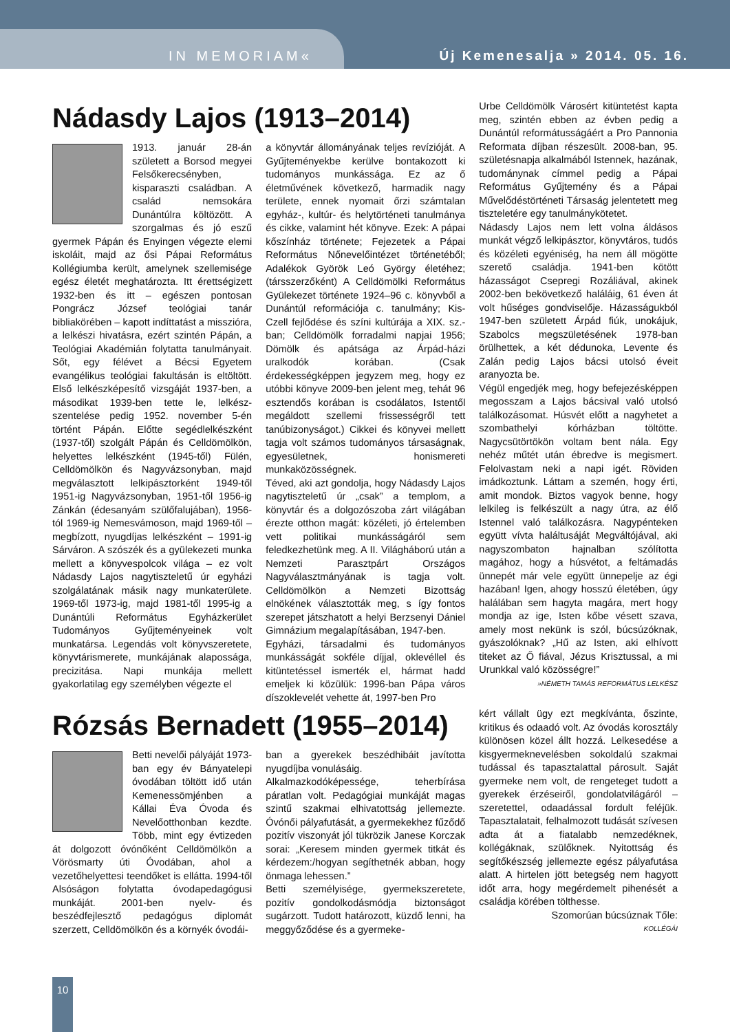IN MEMORIAM« Új Kemenesalja » 2014. 05. 16.
Nádasdy Lajos (1913–2014)
1913. január 28-án született a Borsod megyei Felsőkerecsényben, kisparaszti családban. A család nemsokára Dunántúlra költözött. A szorgalmas és jó eszű gyermek Pápán és Enyingen végezte elemi iskoláit, majd az ősi Pápai Református Kollégiumba került, amelynek szellemisége egész életét meghatározta. Itt érettségizett 1932-ben és itt – egészen pontosan Pongrácz József teológiai tanár bibliakörében – kapott indíttatást a misszióra, a lelkészi hivatásra, ezért szintén Pápán, a Teológiai Akadémián folytatta tanulmányait. Sőt, egy félévet a Bécsi Egyetem evangélikus teológiai fakultásán is eltöltött. Első lelkészképesítő vizsgáját 1937-ben, a másodikat 1939-ben tette le, lelkész-szentelése pedig 1952. november 5-én történt Pápán. Előtte segédlelkészként (1937-től) szolgált Pápán és Celldömölkön, helyettes lelkészként (1945-től) Fülén, Celldömölkön és Nagyvázsonyban, majd megválasztott lelkipásztorként 1949-től 1951-ig Nagyvázsonyban, 1951-től 1956-ig Zánkán (édesanyám szülőfalujában), 1956-tól 1969-ig Nemesvámoson, majd 1969-től – megbízott, nyugdíjas lelkészként – 1991-ig Sárváron. A szószék és a gyülekezeti munka mellett a könyvespolcok világa – ez volt Nádasdy Lajos nagytiszteletű úr egyházi szolgálatának másik nagy munkaterülete. 1969-től 1973-ig, majd 1981-től 1995-ig a Dunántúli Református Egyházkerület Tudományos Gyűjteményeinek volt munkatársa. Legendás volt könyvszeretete, könyvtárismerete, munkájának alapossága, precizitása. Napi munkája mellett gyakorlatilag egy személyben végezte el
a könyvtár állományának teljes revízióját. A Gyűjteményekbe kerülve bontakozott ki tudományos munkássága. Ez az ő életművének következő, harmadik nagy területe, ennek nyomait őrzi számtalan egyház-, kultúr- és helytörténeti tanulmánya és cikke, valamint hét könyve. Ezek: A pápai kőszínház története; Fejezetek a Pápai Református Nőnevelőintézet történetéből; Adalékok Györök Leó György életéhez; (társszerzőként) A Celldömölki Református Gyülekezet története 1924–96 c. könyvből a Dunántúl reformációja c. tanulmány; Kis-Czell fejlődése és színi kultúrája a XIX. sz.-ban; Celldömölk forradalmi napjai 1956; Dömölk és apátsága az Árpád-házi uralkodók korában. (Csak érdekességképpen jegyzem meg, hogy ez utóbbi könyve 2009-ben jelent meg, tehát 96 esztendős korában is csodálatos, Istentől megáldott szellemi frissességről tett tanúbizonyságot.) Cikkei és könyvei mellett tagja volt számos tudományos társaságnak, egyesületnek, honismereti munkaközösségnek.
Téved, aki azt gondolja, hogy Nádasdy Lajos nagytiszteletű úr „csak” a templom, a könyvtár és a dolgozószoba zárt világában érezte otthon magát: közéleti, jó értelemben vett politikai munkásságáról sem feledkezhetünk meg. A II. Világháború után a Nemzeti Parasztpárt Országos Nagyválasztmányának is tagja volt. Celldömölkön a Nemzeti Bizottság elnökének választották meg, s így fontos szerepet játszhatott a helyi Berzsenyi Dániel Gimnázium megalapításában, 1947-ben.
Egyházi, társadalmi és tudományos munkásságát sokféle díjjal, oklevéllel és kitüntetéssel ismerték el, hármat hadd emeljek ki közülük: 1996-ban Pápa város díszoklevelét vehette át, 1997-ben Pro
Urbe Celldömölk Városért kitüntetést kapta meg, szintén ebben az évben pedig a Dunántúl reformátusságáért a Pro Pannonia Reformata díjban részesült. 2008-ban, 95. születésnapja alkalmából Istennek, hazának, tudománynak címmel pedig a Pápai Református Gyűjtemény és a Pápai Művelődéstörténeti Társaság jelentetett meg tiszteletére egy tanulmánykötetet.
Nádasdy Lajos nem lett volna áldásos munkát végző lelkipásztor, könyvtáros, tudós és közéleti egyéniség, ha nem áll mögötte szerető családja. 1941-ben kötött házasságot Csepregi Rozáliával, akinek 2002-ben bekövetkező haláláig, 61 éven át volt hűséges gondviselője. Házasságukból 1947-ben született Árpád fiúk, unokájuk, Szabolcs megszületésének 1978-ban örülhettek, a két dédunoka, Levente és Zalán pedig Lajos bácsi utolsó éveit aranyozta be.
Végül engedjék meg, hogy befejezésképpen megosszam a Lajos bácsival való utolsó találkozásomat. Húsvét előtt a nagyhetet a szombathelyi kórházban töltötte. Nagycsütörtökön voltam bent nála. Egy nehéz műtét után ébredve is megismert. Felolvastam neki a napi igét. Röviden imádkoztunk. Láttam a szemén, hogy érti, amit mondok. Biztos vagyok benne, hogy lelkileg is felkészült a nagy útra, az élő Istennel való találkozásra. Nagypénteken együtt vívta haláltusáját Megváltójával, aki nagyszombaton hajnalban szólította magához, hogy a húsvétot, a feltámadás ünnepét már vele együtt ünnepelje az égi hazában! Igen, ahogy hosszú életében, úgy halálában sem hagyta magára, mert hogy mondja az ige, Isten kőbe vésett szava, amely most nekünk is szól, búcsúzóknak, gyászolóknak? „Hű az Isten, aki elhívott titeket az Ő fiával, Jézus Krisztussal, a mi Urunkkal való közösségre!”
»NÉMETH TAMÁS REFORMÁTUS LELKÉSZ
Rózsás Bernadett (1955–2014)
Betti nevelői pályáját 1973-ban egy év Bányatelepi óvodában töltött idő után Kemenessömjénben a Kállai Éva Óvoda és Nevelőotthonban kezdte. Több, mint egy évtizeden át dolgozott óvónőként Celldömölkön a Vörösmarty úti Óvodában, ahol a vezetőhelyettesi teendőket is ellátta. 1994-től Alsóságon folytatta óvodapedagógusi munkáját. 2001-ben nyelv- és beszédfejlesztő pedagógus diplomát szerzett, Celldömölkön és a környék óvodái-
ban a gyerekek beszédhibáit javította nyugdíjba vonulásáig.
Alkalmazkodóképessége, teherbírása páratlan volt. Pedagógiai munkáját magas szintű szakmai elhivatottság jellemezte. Óvónői pályafutását, a gyermekekhez fűződő pozitív viszonyát jól tükrözik Janese Korczak sorai: „Keresem minden gyermek titkát és kérdezem:/hogyan segíthetnék abban, hogy önmaga lehessen.”
Betti személyisége, gyermekszeretete, pozitív gondolkodásmódja biztonságot sugárzott. Tudott határozott, küzdő lenni, ha meggyőződése és a gyermeke-
kért vállalt ügy ezt megkívánta, őszinte, kritikus és odaadó volt. Az óvodás korosztály különösen közel állt hozzá. Lelkesedése a kisgyermeknevelésben sokoldalú szakmai tudással és tapasztalattal párosult. Saját gyermeke nem volt, de rengeteget tudott a gyerekek érzéseiről, gondolatvilágáról – szeretettel, odaadással fordult feléjük. Tapasztalatait, felhalmozott tudását szívesen adta át a fiatalabb nemzedéknek, kollégáknak, szülőknek. Nyitottság és segítőkészség jellemezte egész pályafutása alatt. A hirtelen jött betegség nem hagyott időt arra, hogy megérdemelt pihenését a családja körében tölthesse.
Szomorúan búcsúznak Tőle:
KOLLÉGÁI
10